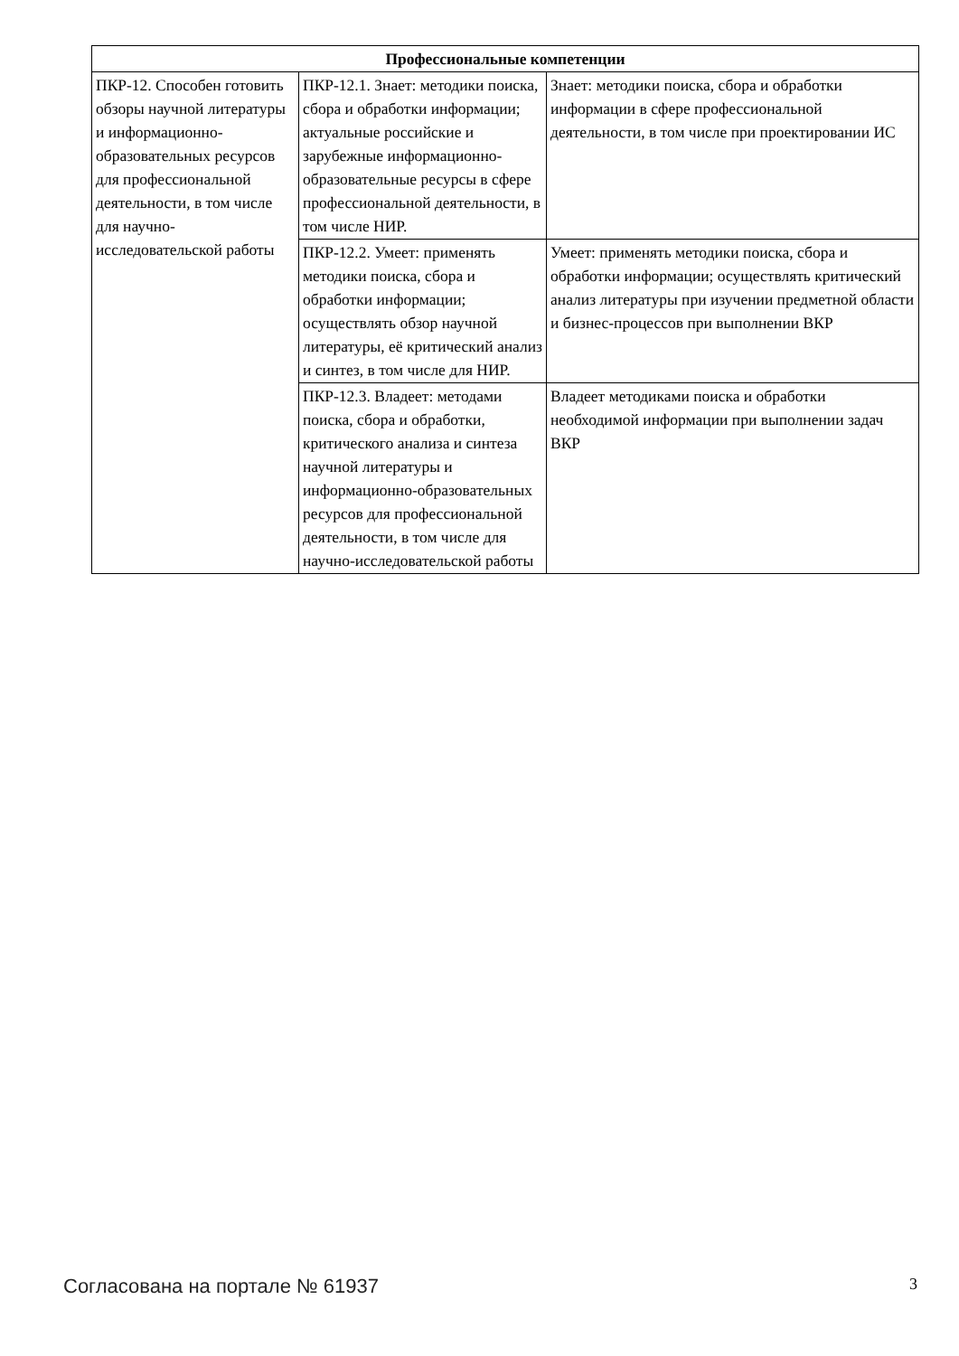| Профессиональные компетенции | | |
| --- | --- | --- |
| ПКР-12. Способен готовить обзоры научной литературы и информационно-образовательных ресурсов для профессиональной деятельности, в том числе для научно-исследовательской работы | ПКР-12.1. Знает: методики поиска, сбора и обработки информации; актуальные российские и зарубежные информационно-образовательные ресурсы в сфере профессиональной деятельности, в том числе НИР. | Знает: методики поиска, сбора и обработки информации в сфере профессиональной деятельности, в том числе при проектировании ИС |
| | ПКР-12.2. Умеет: применять методики поиска, сбора и обработки информации; осуществлять обзор научной литературы, её критический анализ и синтез, в том числе для НИР. | Умеет: применять методики поиска, сбора и обработки информации; осуществлять критический анализ литературы при изучении предметной области и бизнес-процессов при выполнении ВКР |
| | ПКР-12.3. Владеет: методами поиска, сбора и обработки, критического анализа и синтеза научной литературы и информационно-образовательных ресурсов для профессиональной деятельности, в том числе для научно-исследовательской работы | Владеет методиками поиска и обработки необходимой информации при выполнении задач ВКР |
Согласована на портале № 61937 3